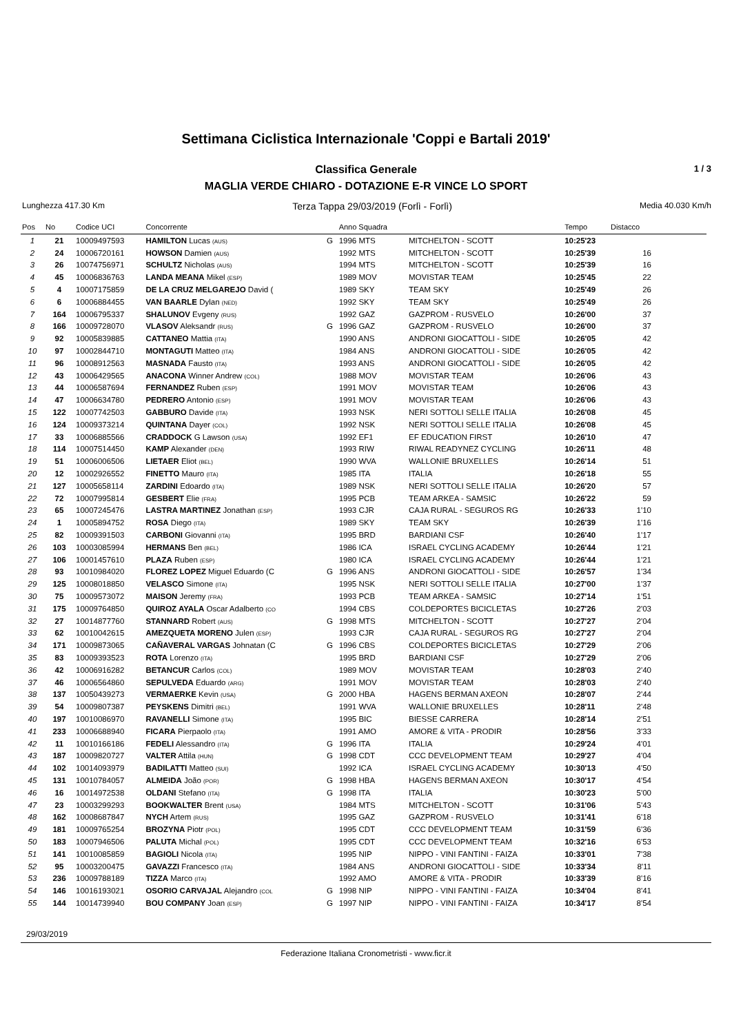Settimana Ciclistica Internazionale 'Coppi e Bartali 2019'
Classifica Generale 1 / 3
MAGLIA VERDE CHIARO - DOTAZIONE E-R VINCE LO SPORT
Lunghezza 417.30 Km Terza Tappa 29/03/2019 (Forlì - Forlì) Media 40.030 Km/h
| Pos | No | Codice UCI | Concorrente | | Anno Squadra | | Tempo | Distacco |
| --- | --- | --- | --- | --- | --- | --- | --- | --- |
| 1 | 21 | 10009497593 | HAMILTON Lucas (AUS) | G | 1996 MTS | MITCHELTON - SCOTT | 10:25'23 | |
| 2 | 24 | 10006720161 | HOWSON Damien (AUS) | | 1992 MTS | MITCHELTON - SCOTT | 10:25'39 | 16 |
| 3 | 26 | 10074756971 | SCHULTZ Nicholas (AUS) | | 1994 MTS | MITCHELTON - SCOTT | 10:25'39 | 16 |
| 4 | 45 | 10006836763 | LANDA MEANA Mikel (ESP) | | 1989 MOV | MOVISTAR TEAM | 10:25'45 | 22 |
| 5 | 4 | 10007175859 | DE LA CRUZ MELGAREJO David ( | | 1989 SKY | TEAM SKY | 10:25'49 | 26 |
| 6 | 6 | 10006884455 | VAN BAARLE Dylan (NED) | | 1992 SKY | TEAM SKY | 10:25'49 | 26 |
| 7 | 164 | 10006795337 | SHALUNOV Evgeny (RUS) | | 1992 GAZ | GAZPROM - RUSVELO | 10:26'00 | 37 |
| 8 | 166 | 10009728070 | VLASOV Aleksandr (RUS) | G | 1996 GAZ | GAZPROM - RUSVELO | 10:26'00 | 37 |
| 9 | 92 | 10005839885 | CATTANEO Mattia (ITA) | | 1990 ANS | ANDRONI GIOCATTOLI - SIDE | 10:26'05 | 42 |
| 10 | 97 | 10002844710 | MONTAGUTI Matteo (ITA) | | 1984 ANS | ANDRONI GIOCATTOLI - SIDE | 10:26'05 | 42 |
| 11 | 96 | 10008912563 | MASNADA Fausto (ITA) | | 1993 ANS | ANDRONI GIOCATTOLI - SIDE | 10:26'05 | 42 |
| 12 | 43 | 10006429565 | ANACONA Winner Andrew (COL) | | 1988 MOV | MOVISTAR TEAM | 10:26'06 | 43 |
| 13 | 44 | 10006587694 | FERNANDEZ Ruben (ESP) | | 1991 MOV | MOVISTAR TEAM | 10:26'06 | 43 |
| 14 | 47 | 10006634780 | PEDRERO Antonio (ESP) | | 1991 MOV | MOVISTAR TEAM | 10:26'06 | 43 |
| 15 | 122 | 10007742503 | GABBURO Davide (ITA) | | 1993 NSK | NERI SOTTOLI SELLE ITALIA | 10:26'08 | 45 |
| 16 | 124 | 10009373214 | QUINTANA Dayer (COL) | | 1992 NSK | NERI SOTTOLI SELLE ITALIA | 10:26'08 | 45 |
| 17 | 33 | 10006885566 | CRADDOCK G Lawson (USA) | | 1992 EF1 | EF EDUCATION FIRST | 10:26'10 | 47 |
| 18 | 114 | 10007514450 | KAMP Alexander (DEN) | | 1993 RIW | RIWAL READYNEZ CYCLING | 10:26'11 | 48 |
| 19 | 51 | 10006006506 | LIETAER Eliot (BEL) | | 1990 WVA | WALLONIE BRUXELLES | 10:26'14 | 51 |
| 20 | 12 | 10002926552 | FINETTO Mauro (ITA) | | 1985 ITA | ITALIA | 10:26'18 | 55 |
| 21 | 127 | 10005658114 | ZARDINI Edoardo (ITA) | | 1989 NSK | NERI SOTTOLI SELLE ITALIA | 10:26'20 | 57 |
| 22 | 72 | 10007995814 | GESBERT Elie (FRA) | | 1995 PCB | TEAM ARKEA - SAMSIC | 10:26'22 | 59 |
| 23 | 65 | 10007245476 | LASTRA MARTINEZ Jonathan (ESP) | | 1993 CJR | CAJA RURAL - SEGUROS RG | 10:26'33 | 1'10 |
| 24 | 1 | 10005894752 | ROSA Diego (ITA) | | 1989 SKY | TEAM SKY | 10:26'39 | 1'16 |
| 25 | 82 | 10009391503 | CARBONI Giovanni (ITA) | | 1995 BRD | BARDIANI CSF | 10:26'40 | 1'17 |
| 26 | 103 | 10003085994 | HERMANS Ben (BEL) | | 1986 ICA | ISRAEL CYCLING ACADEMY | 10:26'44 | 1'21 |
| 27 | 106 | 10001457610 | PLAZA Ruben (ESP) | | 1980 ICA | ISRAEL CYCLING ACADEMY | 10:26'44 | 1'21 |
| 28 | 93 | 10010984020 | FLOREZ LOPEZ Miguel Eduardo (C | G | 1996 ANS | ANDRONI GIOCATTOLI - SIDE | 10:26'57 | 1'34 |
| 29 | 125 | 10008018850 | VELASCO Simone (ITA) | | 1995 NSK | NERI SOTTOLI SELLE ITALIA | 10:27'00 | 1'37 |
| 30 | 75 | 10009573072 | MAISON Jeremy (FRA) | | 1993 PCB | TEAM ARKEA - SAMSIC | 10:27'14 | 1'51 |
| 31 | 175 | 10009764850 | QUIROZ AYALA Oscar Adalberto (CO | | 1994 CBS | COLDEPORTES BICICLETAS | 10:27'26 | 2'03 |
| 32 | 27 | 10014877760 | STANNARD Robert (AUS) | G | 1998 MTS | MITCHELTON - SCOTT | 10:27'27 | 2'04 |
| 33 | 62 | 10010042615 | AMEZQUETA MORENO Julen (ESP) | | 1993 CJR | CAJA RURAL - SEGUROS RG | 10:27'27 | 2'04 |
| 34 | 171 | 10009873065 | CAÑAVERAL VARGAS Johnatan (C | G | 1996 CBS | COLDEPORTES BICICLETAS | 10:27'29 | 2'06 |
| 35 | 83 | 10009393523 | ROTA Lorenzo (ITA) | | 1995 BRD | BARDIANI CSF | 10:27'29 | 2'06 |
| 36 | 42 | 10006916282 | BETANCUR Carlos (COL) | | 1989 MOV | MOVISTAR TEAM | 10:28'03 | 2'40 |
| 37 | 46 | 10006564860 | SEPULVEDA Eduardo (ARG) | | 1991 MOV | MOVISTAR TEAM | 10:28'03 | 2'40 |
| 38 | 137 | 10050439273 | VERMAERKE Kevin (USA) | G | 2000 HBA | HAGENS BERMAN AXEON | 10:28'07 | 2'44 |
| 39 | 54 | 10009807387 | PEYSKENS Dimitri (BEL) | | 1991 WVA | WALLONIE BRUXELLES | 10:28'11 | 2'48 |
| 40 | 197 | 10010086970 | RAVANELLI Simone (ITA) | | 1995 BIC | BIESSE CARRERA | 10:28'14 | 2'51 |
| 41 | 233 | 10006688940 | FICARA Pierpaolo (ITA) | | 1991 AMO | AMORE & VITA - PRODIR | 10:28'56 | 3'33 |
| 42 | 11 | 10010166186 | FEDELI Alessandro (ITA) | G | 1996 ITA | ITALIA | 10:29'24 | 4'01 |
| 43 | 187 | 10009820727 | VALTER Attila (HUN) | G | 1998 CDT | CCC DEVELOPMENT TEAM | 10:29'27 | 4'04 |
| 44 | 102 | 10014093979 | BADILATTI Matteo (SUI) | | 1992 ICA | ISRAEL CYCLING ACADEMY | 10:30'13 | 4'50 |
| 45 | 131 | 10010784057 | ALMEIDA João (POR) | G | 1998 HBA | HAGENS BERMAN AXEON | 10:30'17 | 4'54 |
| 46 | 16 | 10014972538 | OLDANI Stefano (ITA) | G | 1998 ITA | ITALIA | 10:30'23 | 5'00 |
| 47 | 23 | 10003299293 | BOOKWALTER Brent (USA) | | 1984 MTS | MITCHELTON - SCOTT | 10:31'06 | 5'43 |
| 48 | 162 | 10008687847 | NYCH Artem (RUS) | | 1995 GAZ | GAZPROM - RUSVELO | 10:31'41 | 6'18 |
| 49 | 181 | 10009765254 | BROZYNA Piotr (POL) | | 1995 CDT | CCC DEVELOPMENT TEAM | 10:31'59 | 6'36 |
| 50 | 183 | 10007946506 | PALUTA Michal (POL) | | 1995 CDT | CCC DEVELOPMENT TEAM | 10:32'16 | 6'53 |
| 51 | 141 | 10010085859 | BAGIOLI Nicola (ITA) | | 1995 NIP | NIPPO - VINI FANTINI - FAIZA | 10:33'01 | 7'38 |
| 52 | 95 | 10003200475 | GAVAZZI Francesco (ITA) | | 1984 ANS | ANDRONI GIOCATTOLI - SIDE | 10:33'34 | 8'11 |
| 53 | 236 | 10009788189 | TIZZA Marco (ITA) | | 1992 AMO | AMORE & VITA - PRODIR | 10:33'39 | 8'16 |
| 54 | 146 | 10016193021 | OSORIO CARVAJAL Alejandro (COL | G | 1998 NIP | NIPPO - VINI FANTINI - FAIZA | 10:34'04 | 8'41 |
| 55 | 144 | 10014739940 | BOU COMPANY Joan (ESP) | G | 1997 NIP | NIPPO - VINI FANTINI - FAIZA | 10:34'17 | 8'54 |
29/03/2019
Federazione Italiana Cronometristi - www.ficr.it